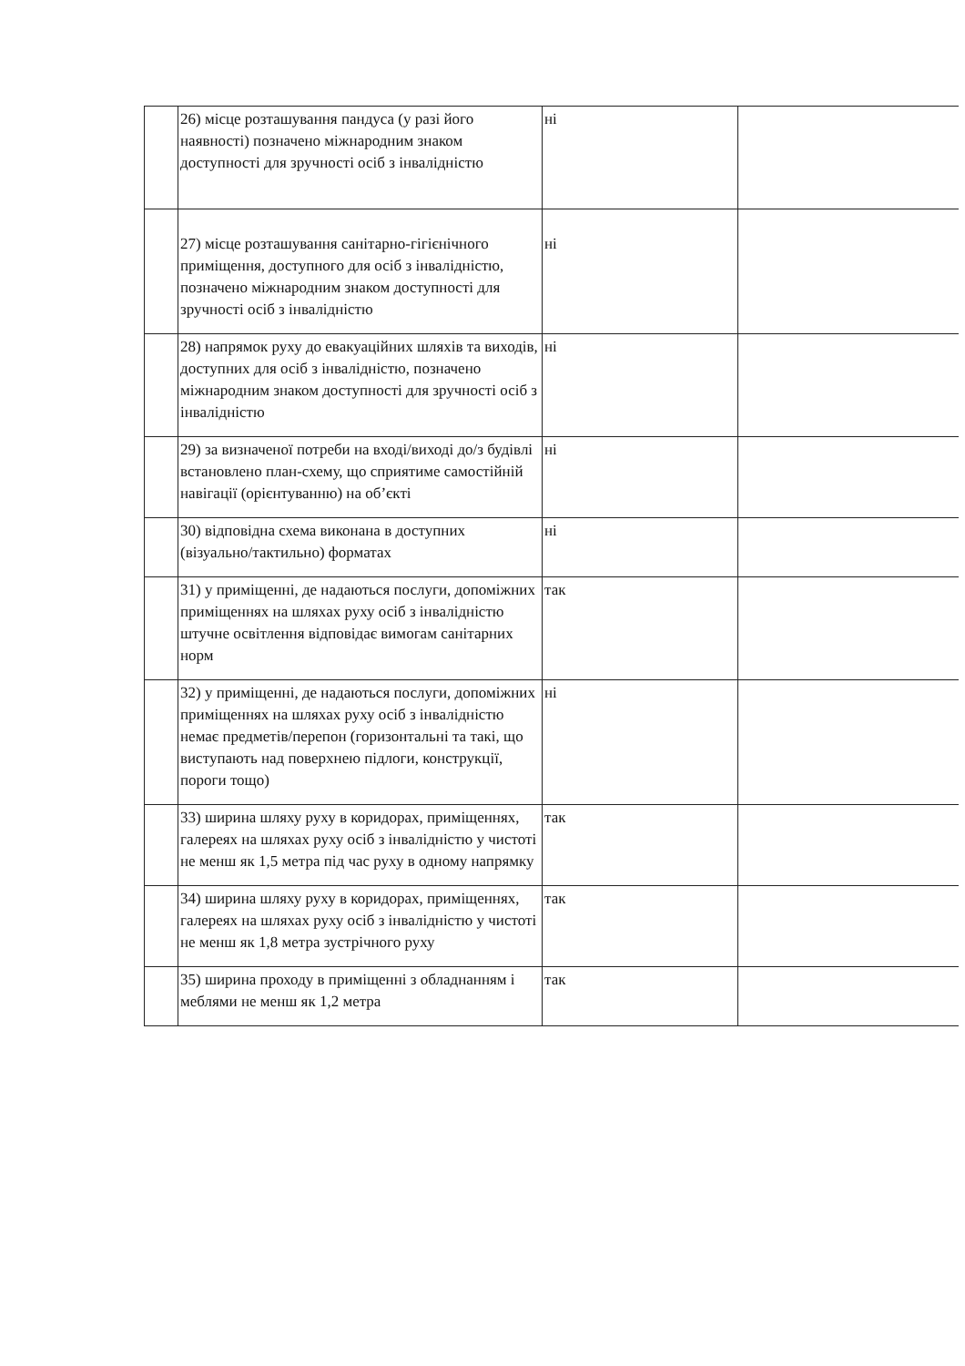| | 26) місце розташування пандуса (у разі його наявності) позначено міжнародним знаком доступності для зручності осіб з інвалідністю | ні | |
| | 27) місце розташування санітарно-гігієнічного приміщення, доступного для осіб з інвалідністю, позначено міжнародним знаком доступності для зручності осіб з інвалідністю | ні | |
| | 28) напрямок руху до евакуаційних шляхів та виходів, доступних для осіб з інвалідністю, позначено міжнародним знаком доступності для зручності осіб з інвалідністю | ні | |
| | 29) за визначеної потреби на вході/виході до/з будівлі встановлено план-схему, що сприятиме самостійній навігації (орієнтуванню) на об’єкті | ні | |
| | 30) відповідна схема виконана в доступних (візуально/тактильно) форматах | ні | |
| | 31) у приміщенні, де надаються послуги, допоміжних приміщеннях на шляхах руху осіб з інвалідністю штучне освітлення відповідає вимогам санітарних норм | так | |
| | 32) у приміщенні, де надаються послуги, допоміжних приміщеннях на шляхах руху осіб з інвалідністю немає предметів/перепон (горизонтальні та такі, що виступають над поверхнею підлоги, конструкції, пороги тощо) | ні | |
| | 33) ширина шляху руху в коридорах, приміщеннях, галереях на шляхах руху осіб з інвалідністю у чистоті не менш як 1,5 метра під час руху в одному напрямку | так | |
| | 34) ширина шляху руху в коридорах, приміщеннях, галереях на шляхах руху осіб з інвалідністю у чистоті не менш як 1,8 метра зустрічного руху | так | |
| | 35) ширина проходу в приміщенні з обладнанням і меблями не менш як 1,2 метра | так | |